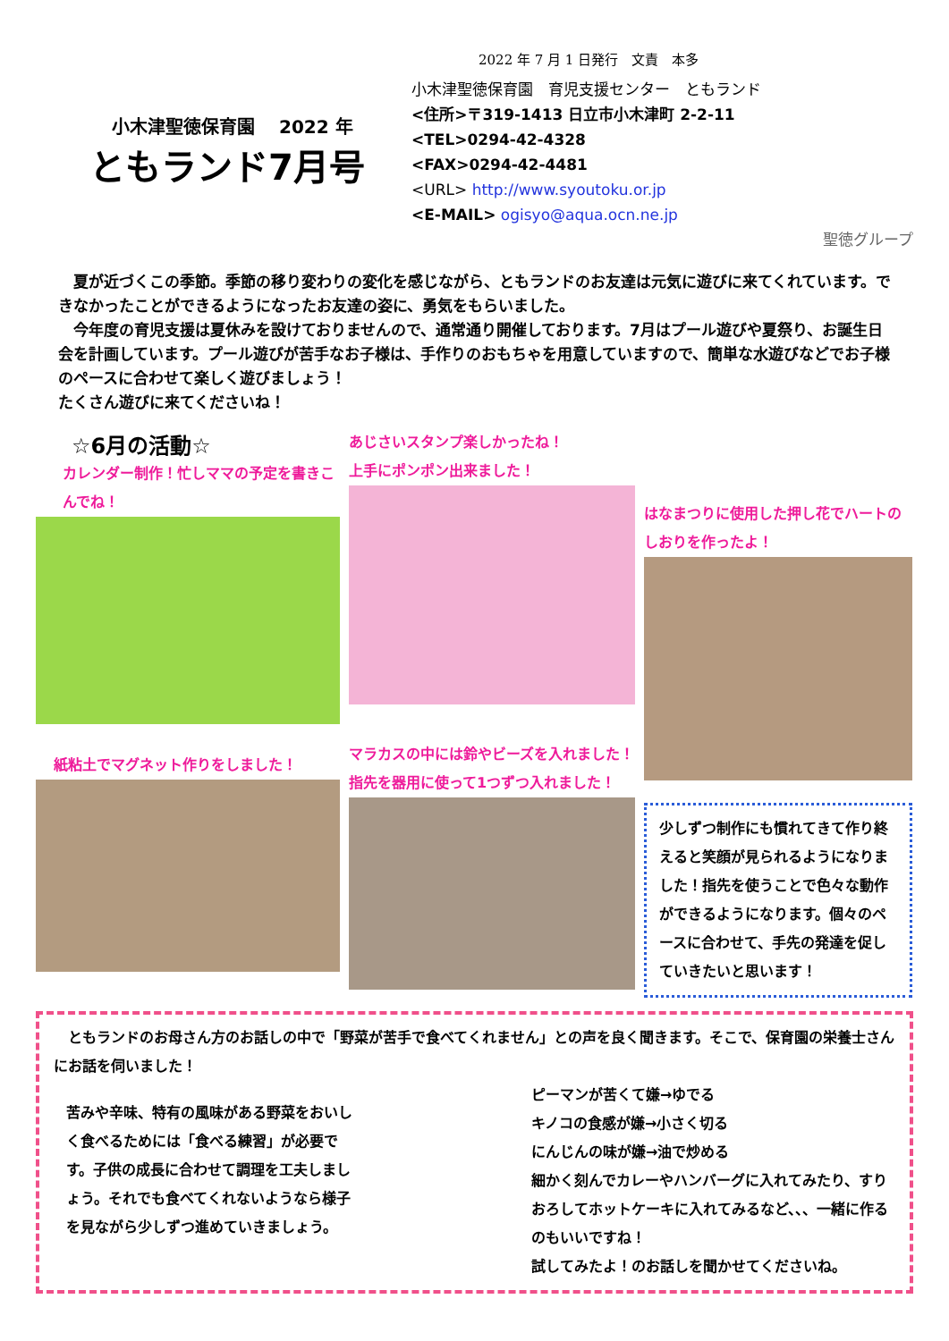2022 年 7 月 1 日発行　文責　本多
小木津聖徳保育園　 2022 年
ともランド7月号
小木津聖徳保育園　育児支援センター　ともランド
<住所>〒319-1413 日立市小木津町 2-2-11
<TEL>0294-42-4328
<FAX>0294-42-4481
<URL> http://www.syoutoku.or.jp
<E-MAIL> ogisyo@aqua.ocn.ne.jp
聖徳グループ
　夏が近づくこの季節。季節の移り変わりの変化を感じながら、ともランドのお友達は元気に遊びに来てくれています。できなかったことができるようになったお友達の姿に、勇気をもらいました。
　今年度の育児支援は夏休みを設けておりませんので、通常通り開催しております。7月はプール遊びや夏祭り、お誕生日会を計画しています。プール遊びが苦手なお子様は、手作りのおもちゃを用意していますので、簡単な水遊びなどでお子様のペースに合わせて楽しく遊びましょう！
たくさん遊びに来てくださいね！
☆6月の活動☆
カレンダー制作！忙しママの予定を書きこんでね！
紙粘土でマグネット作りをしました！
あじさいスタンプ楽しかったね！
上手にポンポン出来ました！
マラカスの中には鈴やビーズを入れました！指先を器用に使って1つずつ入れました！
はなまつりに使用した押し花でハートのしおりを作ったよ！
少しずつ制作にも慣れてきて作り終えると笑顔が見られるようになりました！指先を使うことで色々な動作ができるようになります。個々のペースに合わせて、手先の発達を促していきたいと思います！
　ともランドのお母さん方のお話しの中で「野菜が苦手で食べてくれません」との声を良く聞きます。そこで、保育園の栄養士さんにお話を伺いました！
苦みや辛味、特有の風味がある野菜をおいしく食べるためには「食べる練習」が必要です。子供の成長に合わせて調理を工夫しましょう。それでも食べてくれないようなら様子を見ながら少しずつ進めていきましょう。
ピーマンが苦くて嫌→ゆでる
キノコの食感が嫌→小さく切る
にんじんの味が嫌→油で炒める
細かく刻んでカレーやハンバーグに入れてみたり、すりおろしてホットケーキに入れてみるなど、、、一緒に作るのもいいですね！
試してみたよ！のお話しを聞かせてくださいね。